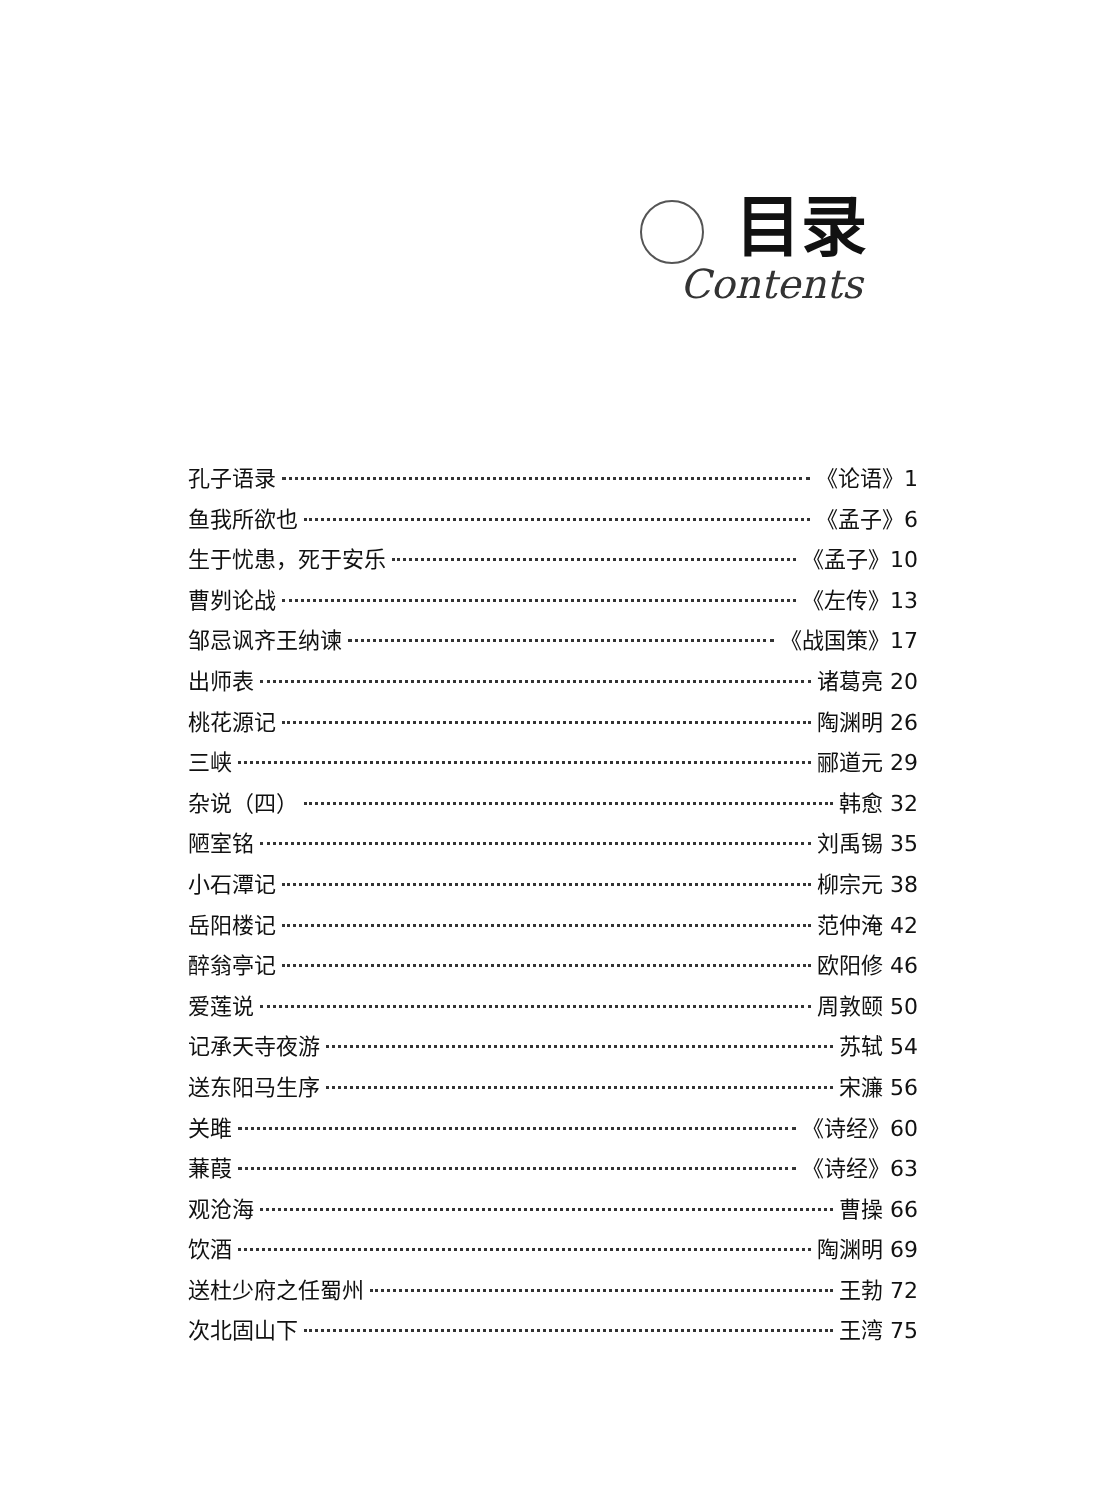目录
Contents
孔子语录 《论语》1
鱼我所欲也 《孟子》6
生于忧患，死于安乐 《孟子》10
曹刿论战 《左传》13
邹忌讽齐王纳谏 《战国策》17
出师表 诸葛亮 20
桃花源记 陶渊明 26
三峡 郦道元 29
杂说（四） 韩愈 32
陋室铭 刘禹锡 35
小石潭记 柳宗元 38
岳阳楼记 范仲淹 42
醉翁亭记 欧阳修 46
爱莲说 周敦颐 50
记承天寺夜游 苏轼 54
送东阳马生序 宋濂 56
关雎 《诗经》60
蒹葭 《诗经》63
观沧海 曹操 66
饮酒 陶渊明 69
送杜少府之任蜀州 王勃 72
次北固山下 王湾 75